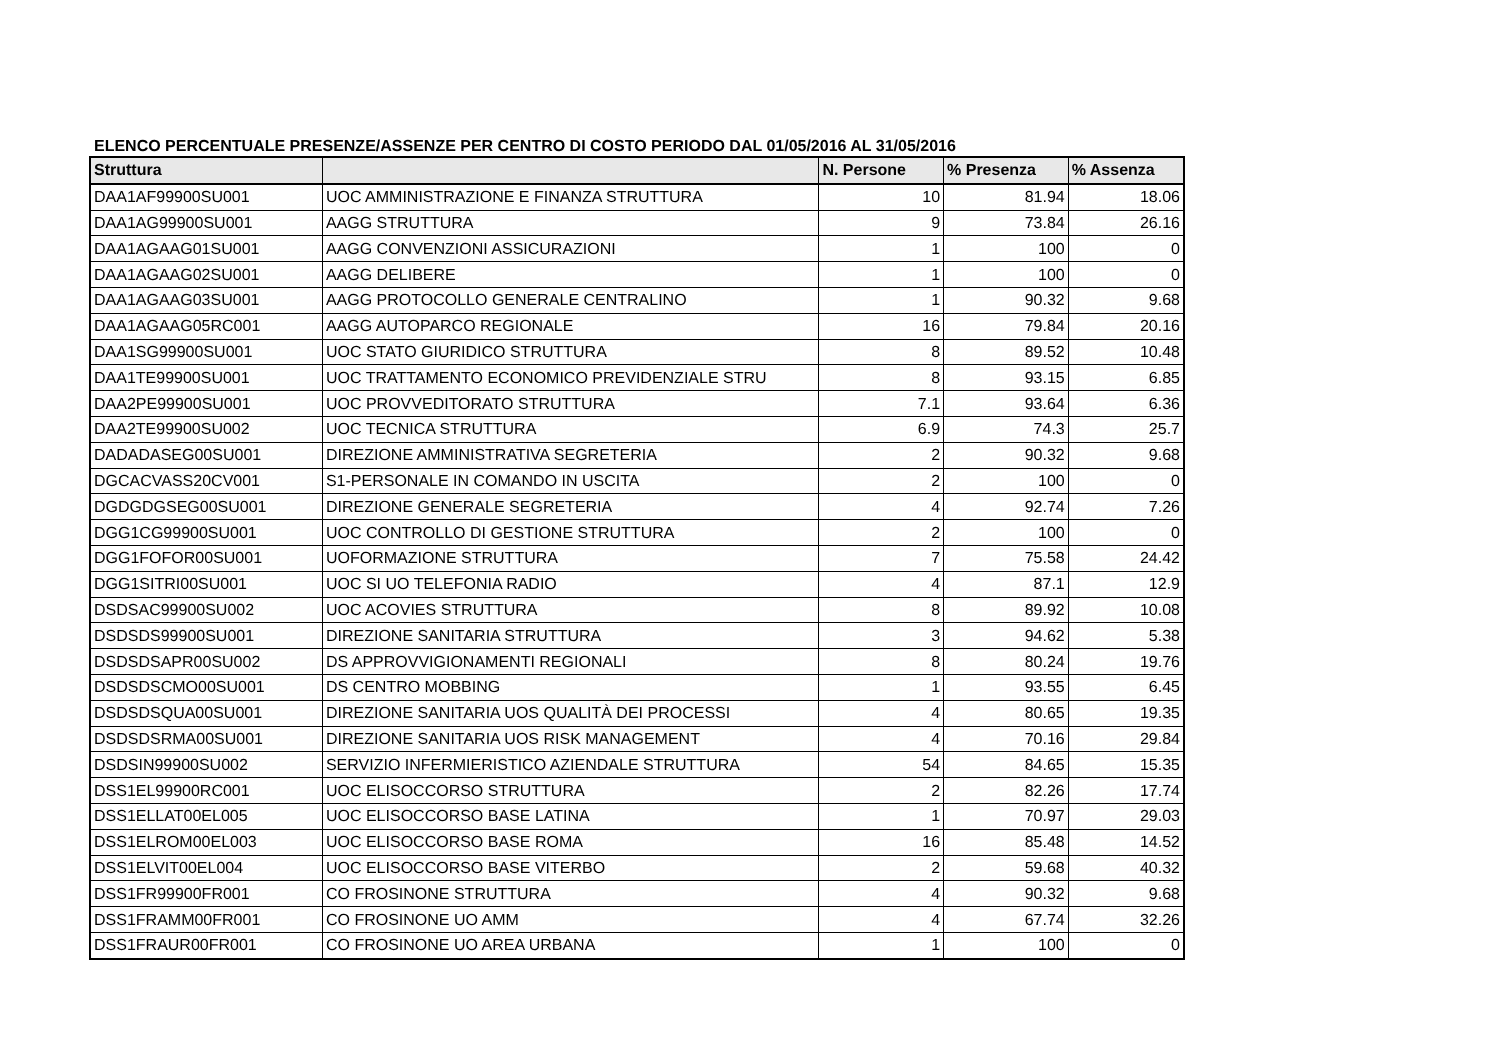ELENCO PERCENTUALE PRESENZE/ASSENZE PER CENTRO DI COSTO PERIODO DAL 01/05/2016 AL 31/05/2016
| Struttura | | N. Persone | % Presenza | % Assenza |
| --- | --- | --- | --- | --- |
| DAA1AF99900SU001 | UOC AMMINISTRAZIONE E FINANZA STRUTTURA | 10 | 81.94 | 18.06 |
| DAA1AG99900SU001 | AAGG STRUTTURA | 9 | 73.84 | 26.16 |
| DAA1AGAAG01SU001 | AAGG CONVENZIONI ASSICURAZIONI | 1 | 100 | 0 |
| DAA1AGAAG02SU001 | AAGG DELIBERE | 1 | 100 | 0 |
| DAA1AGAAG03SU001 | AAGG PROTOCOLLO GENERALE CENTRALINO | 1 | 90.32 | 9.68 |
| DAA1AGAAG05RC001 | AAGG AUTOPARCO REGIONALE | 16 | 79.84 | 20.16 |
| DAA1SG99900SU001 | UOC STATO GIURIDICO STRUTTURA | 8 | 89.52 | 10.48 |
| DAA1TE99900SU001 | UOC TRATTAMENTO ECONOMICO PREVIDENZIALE STRU | 8 | 93.15 | 6.85 |
| DAA2PE99900SU001 | UOC PROVVEDITORATO STRUTTURA | 7.1 | 93.64 | 6.36 |
| DAA2TE99900SU002 | UOC TECNICA STRUTTURA | 6.9 | 74.3 | 25.7 |
| DADADASEG00SU001 | DIREZIONE AMMINISTRATIVA SEGRETERIA | 2 | 90.32 | 9.68 |
| DGCACVASS20CV001 | S1-PERSONALE IN COMANDO IN USCITA | 2 | 100 | 0 |
| DGDGDGSEG00SU001 | DIREZIONE GENERALE SEGRETERIA | 4 | 92.74 | 7.26 |
| DGG1CG99900SU001 | UOC CONTROLLO DI GESTIONE STRUTTURA | 2 | 100 | 0 |
| DGG1FOFOR00SU001 | UOFORMAZIONE STRUTTURA | 7 | 75.58 | 24.42 |
| DGG1SITRI00SU001 | UOC SI UO TELEFONIA RADIO | 4 | 87.1 | 12.9 |
| DSDSAC99900SU002 | UOC ACOVIES STRUTTURA | 8 | 89.92 | 10.08 |
| DSDSDS99900SU001 | DIREZIONE SANITARIA STRUTTURA | 3 | 94.62 | 5.38 |
| DSDSDSAPR00SU002 | DS APPROVVIGIONAMENTI REGIONALI | 8 | 80.24 | 19.76 |
| DSDSDSCMO00SU001 | DS CENTRO MOBBING | 1 | 93.55 | 6.45 |
| DSDSDSQUA00SU001 | DIREZIONE SANITARIA UOS QUALITÀ DEI PROCESSI | 4 | 80.65 | 19.35 |
| DSDSDSRMA00SU001 | DIREZIONE SANITARIA UOS RISK MANAGEMENT | 4 | 70.16 | 29.84 |
| DSDSIN99900SU002 | SERVIZIO INFERMIERISTICO AZIENDALE STRUTTURA | 54 | 84.65 | 15.35 |
| DSS1EL99900RC001 | UOC ELISOCCORSO STRUTTURA | 2 | 82.26 | 17.74 |
| DSS1ELLAT00EL005 | UOC ELISOCCORSO BASE LATINA | 1 | 70.97 | 29.03 |
| DSS1ELROM00EL003 | UOC ELISOCCORSO BASE ROMA | 16 | 85.48 | 14.52 |
| DSS1ELVIT00EL004 | UOC ELISOCCORSO BASE VITERBO | 2 | 59.68 | 40.32 |
| DSS1FR99900FR001 | CO FROSINONE STRUTTURA | 4 | 90.32 | 9.68 |
| DSS1FRAMM00FR001 | CO FROSINONE UO AMM | 4 | 67.74 | 32.26 |
| DSS1FRAUR00FR001 | CO FROSINONE UO AREA URBANA | 1 | 100 | 0 |